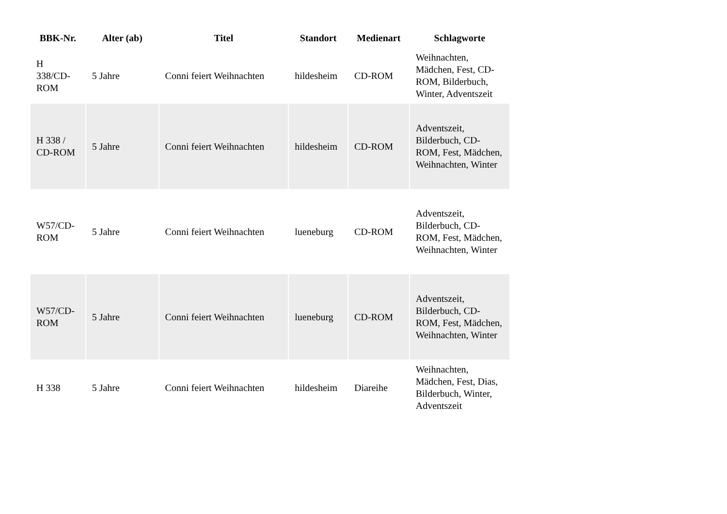| BBK-Nr. | Alter (ab) | Titel | Standort | Medienart | Schlagworte |
| --- | --- | --- | --- | --- | --- |
| H 338/CD-ROM | 5 Jahre | Conni feiert Weihnachten | hildesheim | CD-ROM | Weihnachten, Mädchen, Fest, CD-ROM, Bilderbuch, Winter, Adventszeit |
| H 338 / CD-ROM | 5 Jahre | Conni feiert Weihnachten | hildesheim | CD-ROM | Adventszeit, Bilderbuch, CD-ROM, Fest, Mädchen, Weihnachten, Winter |
| W57/CD-ROM | 5 Jahre | Conni feiert Weihnachten | lueneburg | CD-ROM | Adventszeit, Bilderbuch, CD-ROM, Fest, Mädchen, Weihnachten, Winter |
| W57/CD-ROM | 5 Jahre | Conni feiert Weihnachten | lueneburg | CD-ROM | Adventszeit, Bilderbuch, CD-ROM, Fest, Mädchen, Weihnachten, Winter |
| H 338 | 5 Jahre | Conni feiert Weihnachten | hildesheim | Diareihe | Weihnachten, Mädchen, Fest, Dias, Bilderbuch, Winter, Adventszeit |